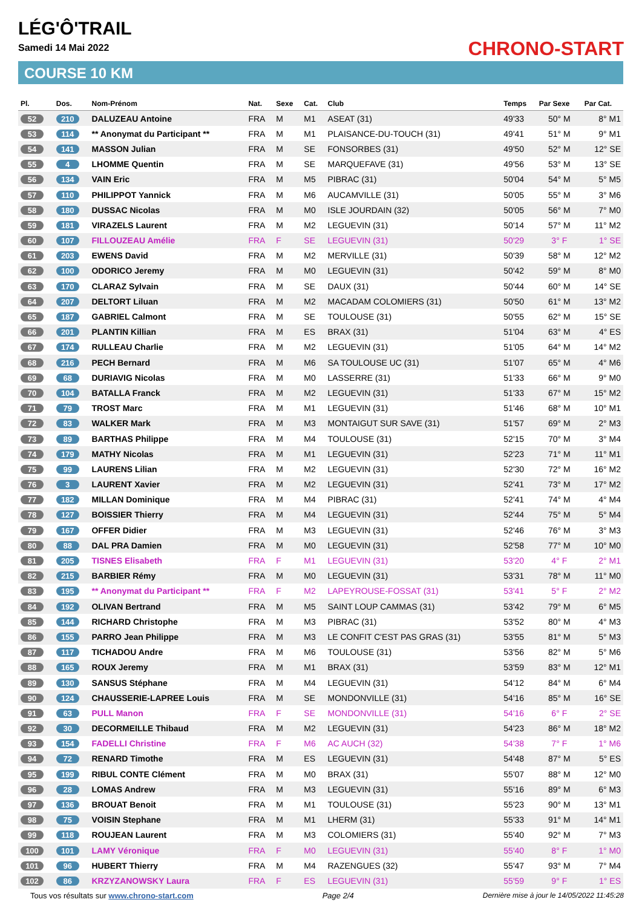LÉG'Ô'TRAIL
Samedi 14 Mai 2022
COURSE 10 KM
CHRONO-START
| Pl. | Dos. | Nom-Prénom | Nat. | Sexe | Cat. | Club | Temps | Par Sexe | Par Cat. |
| --- | --- | --- | --- | --- | --- | --- | --- | --- | --- |
| 52 | 210 | DALUZEAU Antoine | FRA | M | M1 | ASEAT (31) | 49'33 | 50° M | 8° M1 |
| 53 | 114 | ** Anonymat du Participant ** | FRA | M | M1 | PLAISANCE-DU-TOUCH (31) | 49'41 | 51° M | 9° M1 |
| 54 | 141 | MASSON Julian | FRA | M | SE | FONSORBES (31) | 49'50 | 52° M | 12° SE |
| 55 | 4 | LHOMME Quentin | FRA | M | SE | MARQUEFAVE (31) | 49'56 | 53° M | 13° SE |
| 56 | 134 | VAIN Eric | FRA | M | M5 | PIBRAC (31) | 50'04 | 54° M | 5° M5 |
| 57 | 110 | PHILIPPOT Yannick | FRA | M | M6 | AUCAMVILLE (31) | 50'05 | 55° M | 3° M6 |
| 58 | 180 | DUSSAC Nicolas | FRA | M | M0 | ISLE JOURDAIN (32) | 50'05 | 56° M | 7° M0 |
| 59 | 181 | VIRAZELS Laurent | FRA | M | M2 | LEGUEVIN (31) | 50'14 | 57° M | 11° M2 |
| 60 | 107 | FILLOUZEAU Amélie | FRA | F | SE | LEGUEVIN (31) | 50'29 | 3° F | 1° SE |
| 61 | 203 | EWENS David | FRA | M | M2 | MERVILLE (31) | 50'39 | 58° M | 12° M2 |
| 62 | 100 | ODORICO Jeremy | FRA | M | M0 | LEGUEVIN (31) | 50'42 | 59° M | 8° M0 |
| 63 | 170 | CLARAZ Sylvain | FRA | M | SE | DAUX (31) | 50'44 | 60° M | 14° SE |
| 64 | 207 | DELTORT Liluan | FRA | M | M2 | MACADAM COLOMIERS (31) | 50'50 | 61° M | 13° M2 |
| 65 | 187 | GABRIEL Calmont | FRA | M | SE | TOULOUSE (31) | 50'55 | 62° M | 15° SE |
| 66 | 201 | PLANTIN Killian | FRA | M | ES | BRAX (31) | 51'04 | 63° M | 4° ES |
| 67 | 174 | RULLEAU Charlie | FRA | M | M2 | LEGUEVIN (31) | 51'05 | 64° M | 14° M2 |
| 68 | 216 | PECH Bernard | FRA | M | M6 | SA TOULOUSE UC (31) | 51'07 | 65° M | 4° M6 |
| 69 | 68 | DURIAVIG Nicolas | FRA | M | M0 | LASSERRE (31) | 51'33 | 66° M | 9° M0 |
| 70 | 104 | BATALLA Franck | FRA | M | M2 | LEGUEVIN (31) | 51'33 | 67° M | 15° M2 |
| 71 | 79 | TROST Marc | FRA | M | M1 | LEGUEVIN (31) | 51'46 | 68° M | 10° M1 |
| 72 | 83 | WALKER Mark | FRA | M | M3 | MONTAIGUT SUR SAVE (31) | 51'57 | 69° M | 2° M3 |
| 73 | 89 | BARTHAS Philippe | FRA | M | M4 | TOULOUSE (31) | 52'15 | 70° M | 3° M4 |
| 74 | 179 | MATHY Nicolas | FRA | M | M1 | LEGUEVIN (31) | 52'23 | 71° M | 11° M1 |
| 75 | 99 | LAURENS Lilian | FRA | M | M2 | LEGUEVIN (31) | 52'30 | 72° M | 16° M2 |
| 76 | 3 | LAURENT Xavier | FRA | M | M2 | LEGUEVIN (31) | 52'41 | 73° M | 17° M2 |
| 77 | 182 | MILLAN Dominique | FRA | M | M4 | PIBRAC (31) | 52'41 | 74° M | 4° M4 |
| 78 | 127 | BOISSIER Thierry | FRA | M | M4 | LEGUEVIN (31) | 52'44 | 75° M | 5° M4 |
| 79 | 167 | OFFER Didier | FRA | M | M3 | LEGUEVIN (31) | 52'46 | 76° M | 3° M3 |
| 80 | 88 | DAL PRA Damien | FRA | M | M0 | LEGUEVIN (31) | 52'58 | 77° M | 10° M0 |
| 81 | 205 | TISNES Elisabeth | FRA | F | M1 | LEGUEVIN (31) | 53'20 | 4° F | 2° M1 |
| 82 | 215 | BARBIER Rémy | FRA | M | M0 | LEGUEVIN (31) | 53'31 | 78° M | 11° M0 |
| 83 | 195 | ** Anonymat du Participant ** | FRA | F | M2 | LAPEYROUSE-FOSSAT (31) | 53'41 | 5° F | 2° M2 |
| 84 | 192 | OLIVAN Bertrand | FRA | M | M5 | SAINT LOUP CAMMAS (31) | 53'42 | 79° M | 6° M5 |
| 85 | 144 | RICHARD Christophe | FRA | M | M3 | PIBRAC (31) | 53'52 | 80° M | 4° M3 |
| 86 | 155 | PARRO Jean Philippe | FRA | M | M3 | LE CONFIT C'EST PAS GRAS (31) | 53'55 | 81° M | 5° M3 |
| 87 | 117 | TICHADOU Andre | FRA | M | M6 | TOULOUSE (31) | 53'56 | 82° M | 5° M6 |
| 88 | 165 | ROUX Jeremy | FRA | M | M1 | BRAX (31) | 53'59 | 83° M | 12° M1 |
| 89 | 130 | SANSUS Stéphane | FRA | M | M4 | LEGUEVIN (31) | 54'12 | 84° M | 6° M4 |
| 90 | 124 | CHAUSSERIE-LAPREE Louis | FRA | M | SE | MONDONVILLE (31) | 54'16 | 85° M | 16° SE |
| 91 | 63 | PULL Manon | FRA | F | SE | MONDONVILLE (31) | 54'16 | 6° F | 2° SE |
| 92 | 30 | DECORMEILLE Thibaud | FRA | M | M2 | LEGUEVIN (31) | 54'23 | 86° M | 18° M2 |
| 93 | 154 | FADELLI Christine | FRA | F | M6 | AC AUCH (32) | 54'38 | 7° F | 1° M6 |
| 94 | 72 | RENARD Timothe | FRA | M | ES | LEGUEVIN (31) | 54'48 | 87° M | 5° ES |
| 95 | 199 | RIBUL CONTE Clément | FRA | M | M0 | BRAX (31) | 55'07 | 88° M | 12° M0 |
| 96 | 28 | LOMAS Andrew | FRA | M | M3 | LEGUEVIN (31) | 55'16 | 89° M | 6° M3 |
| 97 | 136 | BROUAT Benoit | FRA | M | M1 | TOULOUSE (31) | 55'23 | 90° M | 13° M1 |
| 98 | 75 | VOISIN Stephane | FRA | M | M1 | LHERM (31) | 55'33 | 91° M | 14° M1 |
| 99 | 118 | ROUJEAN Laurent | FRA | M | M3 | COLOMIERS (31) | 55'40 | 92° M | 7° M3 |
| 100 | 101 | LAMY Véronique | FRA | F | M0 | LEGUEVIN (31) | 55'40 | 8° F | 1° M0 |
| 101 | 96 | HUBERT Thierry | FRA | M | M4 | RAZENGUES (32) | 55'47 | 93° M | 7° M4 |
| 102 | 86 | KRZYZANOWSKY Laura | FRA | F | ES | LEGUEVIN (31) | 55'59 | 9° F | 1° ES |
Tous vos résultats sur www.chrono-start.com Page 2/4 Dernière mise à jour le 14/05/2022 11:45:28